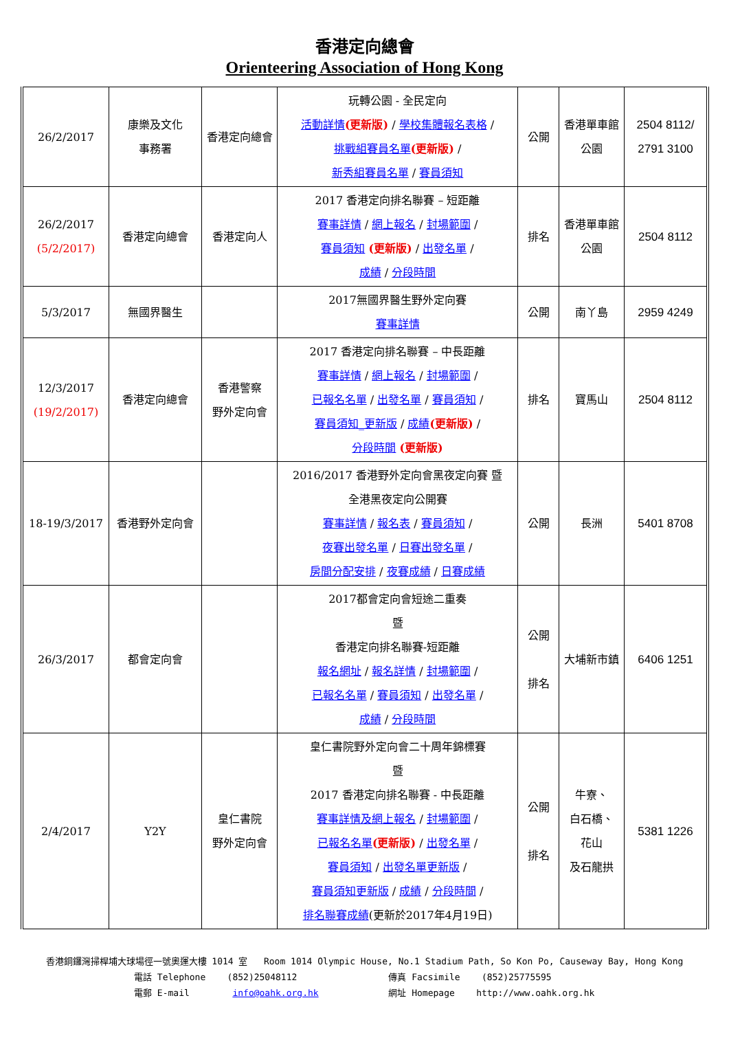香港定向總會
Orienteering Association of Hong Kong
| 26/2/2017 | 康樂及文化 事務署 | 香港定向總會 | 玩轉公園 - 全民定向 活動詳情 (更新版) / 學校集體報名表格 / 挑戰組賽員名單 (更新版) / 新秀組賽員名單 / 賽員須知 | 公開 | 香港單車館 公園 | 2504 8112/ 2791 3100 |
| 26/2/2017 (5/2/2017) | 香港定向總會 | 香港定向人 | 2017 香港定向排名聯賽 – 短距離 賽事詳情 / 網上報名 / 封場範圍 / 賽員須知 (更新版) / 出發名單 / 成績 / 分段時間 | 排名 | 香港單車館 公園 | 2504 8112 |
| 5/3/2017 | 無國界醫生 | | 2017無國界醫生野外定向賽 賽事詳情 | 公開 | 南丫島 | 2959 4249 |
| 12/3/2017 (19/2/2017) | 香港定向總會 | 香港警察 野外定向會 | 2017 香港定向排名聯賽 – 中長距離 賽事詳情 / 網上報名 / 封場範圍 / 已報名名單 / 出發名單 / 賽員須知 / 賽員須知_更新版 / 成績 (更新版) / 分段時間 (更新版) | 排名 | 寶馬山 | 2504 8112 |
| 18-19/3/2017 | 香港野外定向會 | | 2016/2017 香港野外定向會黑夜定向賽 暨 全港黑夜定向公開賽 賽事詳情 / 報名表 / 賽員須知 / 夜賽出發名單 / 日賽出發名單 / 房間分配安排 / 夜賽成績 / 日賽成績 | 公開 | 長洲 | 5401 8708 |
| 26/3/2017 | 都會定向會 | | 2017都會定向會短途二重奏 暨 香港定向排名聯賽-短距離 報名網址 / 報名詳情 / 封場範圍 / 已報名名單 / 賽員須知 / 出發名單 / 成績 / 分段時間 | 公開 排名 | 大埔新市鎮 | 6406 1251 |
| 2/4/2017 | Y2Y | 皇仁書院 野外定向會 | 皇仁書院野外定向會二十周年錦標賽 暨 2017 香港定向排名聯賽 - 中長距離 賽事詳情及網上報名 / 封場範圍 / 已報名名單 (更新版) / 出發名單 / 賽員須知 / 出發名單更新版 / 賽員須知更新版 / 成績 / 分段時間 / 排名聯賽成績 (更新於2017年4月19日) | 公開 排名 | 牛寮、 白石橋、 花山 及石龍拱 | 5381 1226 |
香港銅鑼灣掃桿埔大球場徑一號奧運大樓 1014 室 Room 1014 Olympic House, No.1 Stadium Path, So Kon Po, Causeway Bay, Hong Kong
電話 Telephone (852)25048112 傳真 Facsimile (852)25775595
電郵 E-mail info@oahk.org.hk 網址 Homepage http://www.oahk.org.hk